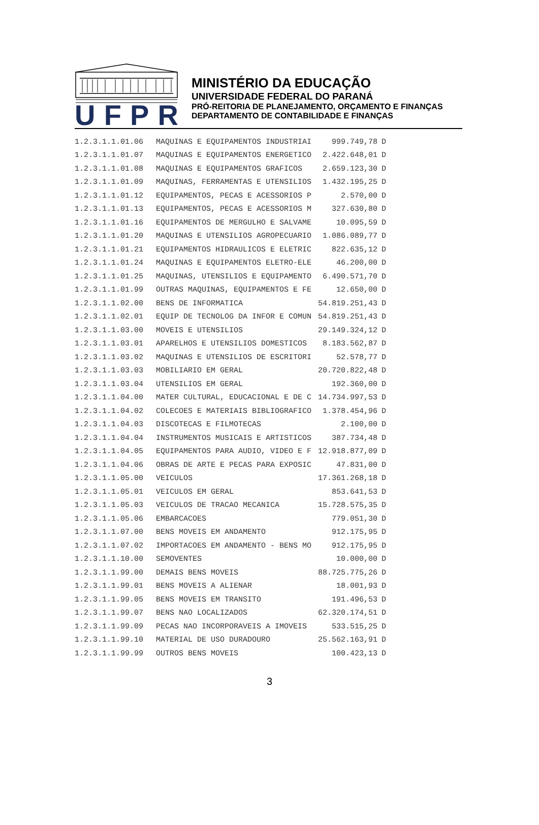UFPR
MINISTÉRIO DA EDUCAÇÃO
UNIVERSIDADE FEDERAL DO PARANÁ
PRÓ-REITORIA DE PLANEJAMENTO, ORÇAMENTO E FINANÇAS
DEPARTAMENTO DE CONTABILIDADE E FINANÇAS
| 1.2.3.1.1.01.06 | MAQUINAS E EQUIPAMENTOS INDUSTRIAI | 999.749,78 | D |
| 1.2.3.1.1.01.07 | MAQUINAS E EQUIPAMENTOS ENERGETICO | 2.422.648,01 | D |
| 1.2.3.1.1.01.08 | MAQUINAS E EQUIPAMENTOS GRAFICOS | 2.659.123,30 | D |
| 1.2.3.1.1.01.09 | MAQUINAS, FERRAMENTAS E UTENSILIOS | 1.432.195,25 | D |
| 1.2.3.1.1.01.12 | EQUIPAMENTOS, PECAS E ACESSORIOS P | 2.570,00 | D |
| 1.2.3.1.1.01.13 | EQUIPAMENTOS, PECAS E ACESSORIOS M | 327.630,80 | D |
| 1.2.3.1.1.01.16 | EQUIPAMENTOS DE MERGULHO E SALVAME | 10.095,59 | D |
| 1.2.3.1.1.01.20 | MAQUINAS E UTENSILIOS AGROPECUARIO | 1.086.089,77 | D |
| 1.2.3.1.1.01.21 | EQUIPAMENTOS HIDRAULICOS E ELETRIC | 822.635,12 | D |
| 1.2.3.1.1.01.24 | MAQUINAS E EQUIPAMENTOS ELETRO-ELE | 46.200,00 | D |
| 1.2.3.1.1.01.25 | MAQUINAS, UTENSILIOS E EQUIPAMENTO | 6.490.571,70 | D |
| 1.2.3.1.1.01.99 | OUTRAS MAQUINAS, EQUIPAMENTOS E FE | 12.650,00 | D |
| 1.2.3.1.1.02.00 | BENS DE INFORMATICA | 54.819.251,43 | D |
| 1.2.3.1.1.02.01 | EQUIP DE TECNOLOG DA INFOR E COMUN | 54.819.251,43 | D |
| 1.2.3.1.1.03.00 | MOVEIS E UTENSILIOS | 29.149.324,12 | D |
| 1.2.3.1.1.03.01 | APARELHOS E UTENSILIOS DOMESTICOS | 8.183.562,87 | D |
| 1.2.3.1.1.03.02 | MAQUINAS E UTENSILIOS DE ESCRITORI | 52.578,77 | D |
| 1.2.3.1.1.03.03 | MOBILIARIO EM GERAL | 20.720.822,48 | D |
| 1.2.3.1.1.03.04 | UTENSILIOS EM GERAL | 192.360,00 | D |
| 1.2.3.1.1.04.00 | MATER CULTURAL, EDUCACIONAL E DE C | 14.734.997,53 | D |
| 1.2.3.1.1.04.02 | COLECOES E MATERIAIS BIBLIOGRAFICO | 1.378.454,96 | D |
| 1.2.3.1.1.04.03 | DISCOTECAS E FILMOTECAS | 2.100,00 | D |
| 1.2.3.1.1.04.04 | INSTRUMENTOS MUSICAIS E ARTISTICOS | 387.734,48 | D |
| 1.2.3.1.1.04.05 | EQUIPAMENTOS PARA AUDIO, VIDEO E F | 12.918.877,09 | D |
| 1.2.3.1.1.04.06 | OBRAS DE ARTE E PECAS PARA EXPOSIC | 47.831,00 | D |
| 1.2.3.1.1.05.00 | VEICULOS | 17.361.268,18 | D |
| 1.2.3.1.1.05.01 | VEICULOS EM GERAL | 853.641,53 | D |
| 1.2.3.1.1.05.03 | VEICULOS DE TRACAO MECANICA | 15.728.575,35 | D |
| 1.2.3.1.1.05.06 | EMBARCACOES | 779.051,30 | D |
| 1.2.3.1.1.07.00 | BENS MOVEIS EM ANDAMENTO | 912.175,95 | D |
| 1.2.3.1.1.07.02 | IMPORTACOES EM ANDAMENTO - BENS MO | 912.175,95 | D |
| 1.2.3.1.1.10.00 | SEMOVENTES | 10.000,00 | D |
| 1.2.3.1.1.99.00 | DEMAIS BENS MOVEIS | 88.725.775,26 | D |
| 1.2.3.1.1.99.01 | BENS MOVEIS A ALIENAR | 18.001,93 | D |
| 1.2.3.1.1.99.05 | BENS MOVEIS EM TRANSITO | 191.496,53 | D |
| 1.2.3.1.1.99.07 | BENS NAO LOCALIZADOS | 62.320.174,51 | D |
| 1.2.3.1.1.99.09 | PECAS NAO INCORPORAVEIS A IMOVEIS | 533.515,25 | D |
| 1.2.3.1.1.99.10 | MATERIAL DE USO DURADOURO | 25.562.163,91 | D |
| 1.2.3.1.1.99.99 | OUTROS BENS MOVEIS | 100.423,13 | D |
3